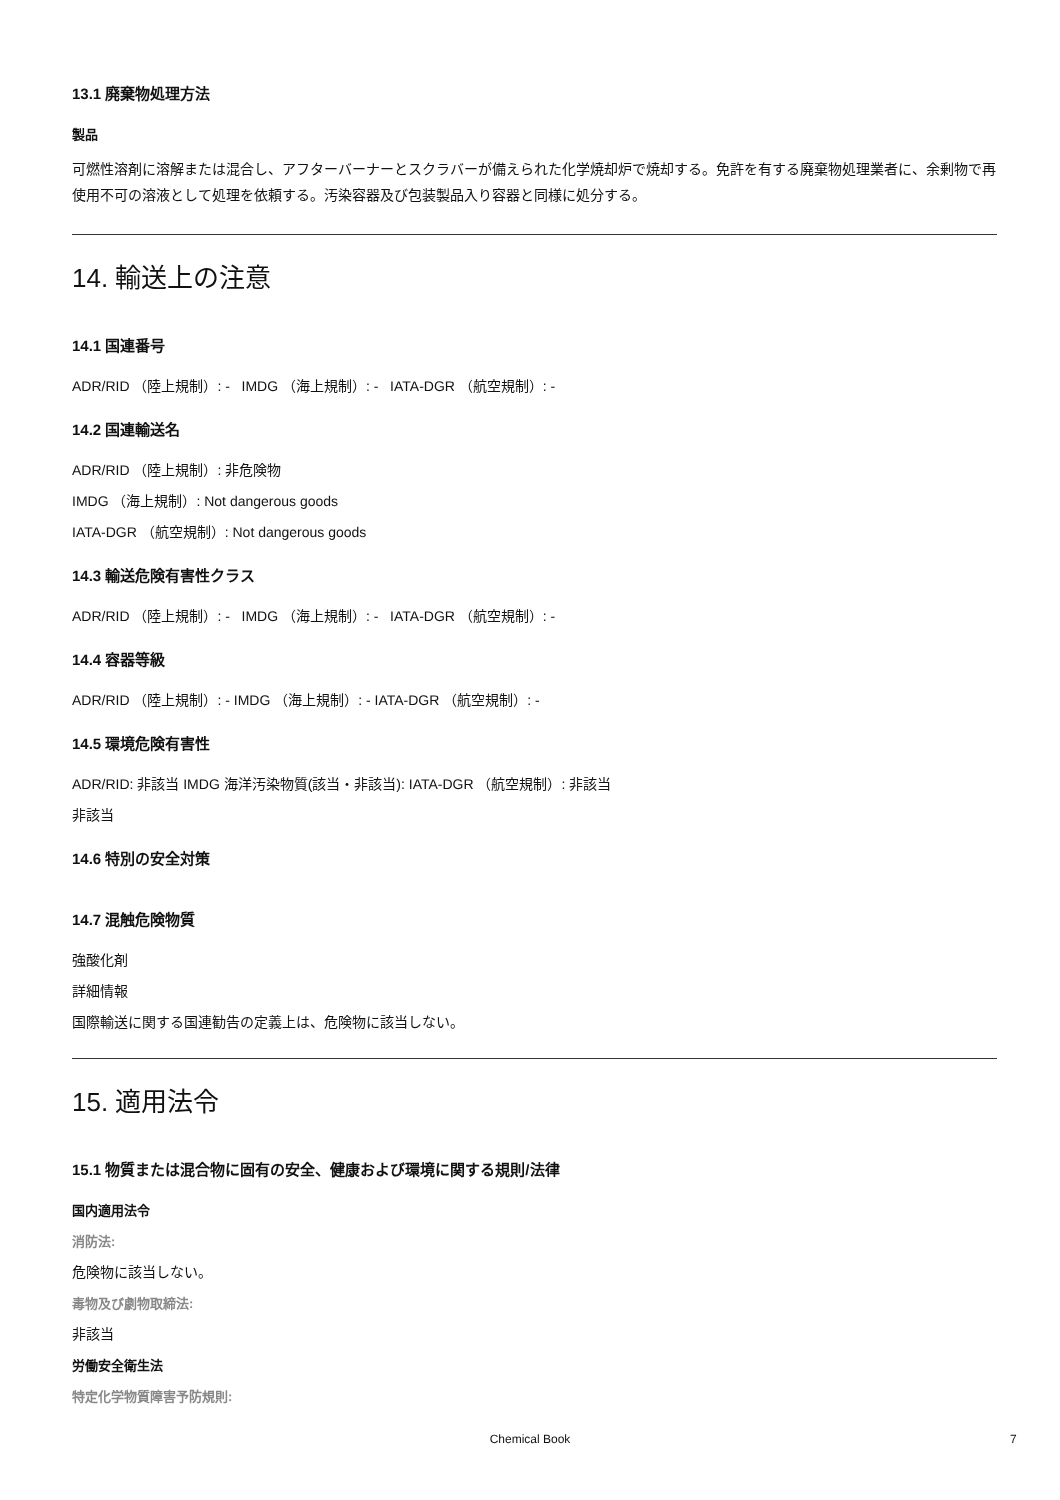13.1 廃棄物処理方法
製品
可燃性溶剤に溶解または混合し、アフターバーナーとスクラバーが備えられた化学焼却炉で焼却する。免許を有する廃棄物処理業者に、余剰物で再使用不可の溶液として処理を依頼する。汚染容器及び包装製品入り容器と同様に処分する。
14. 輸送上の注意
14.1 国連番号
ADR/RID （陸上規制）: - IMDG （海上規制）: - IATA-DGR （航空規制）: -
14.2 国連輸送名
ADR/RID （陸上規制）: 非危険物
IMDG （海上規制）: Not dangerous goods
IATA-DGR （航空規制）: Not dangerous goods
14.3 輸送危険有害性クラス
ADR/RID （陸上規制）: - IMDG （海上規制）: - IATA-DGR （航空規制）: -
14.4 容器等級
ADR/RID （陸上規制）: - IMDG （海上規制）: - IATA-DGR （航空規制）: -
14.5 環境危険有害性
ADR/RID: 非該当 IMDG 海洋汚染物質(該当・非該当): IATA-DGR （航空規制）: 非該当
非該当
14.6 特別の安全対策
14.7 混触危険物質
強酸化剤
詳細情報
国際輸送に関する国連勧告の定義上は、危険物に該当しない。
15. 適用法令
15.1 物質または混合物に固有の安全、健康および環境に関する規則/法律
国内適用法令
消防法:
危険物に該当しない。
毒物及び劇物取締法:
非該当
労働安全衛生法
特定化学物質障害予防規則:
Chemical Book 7